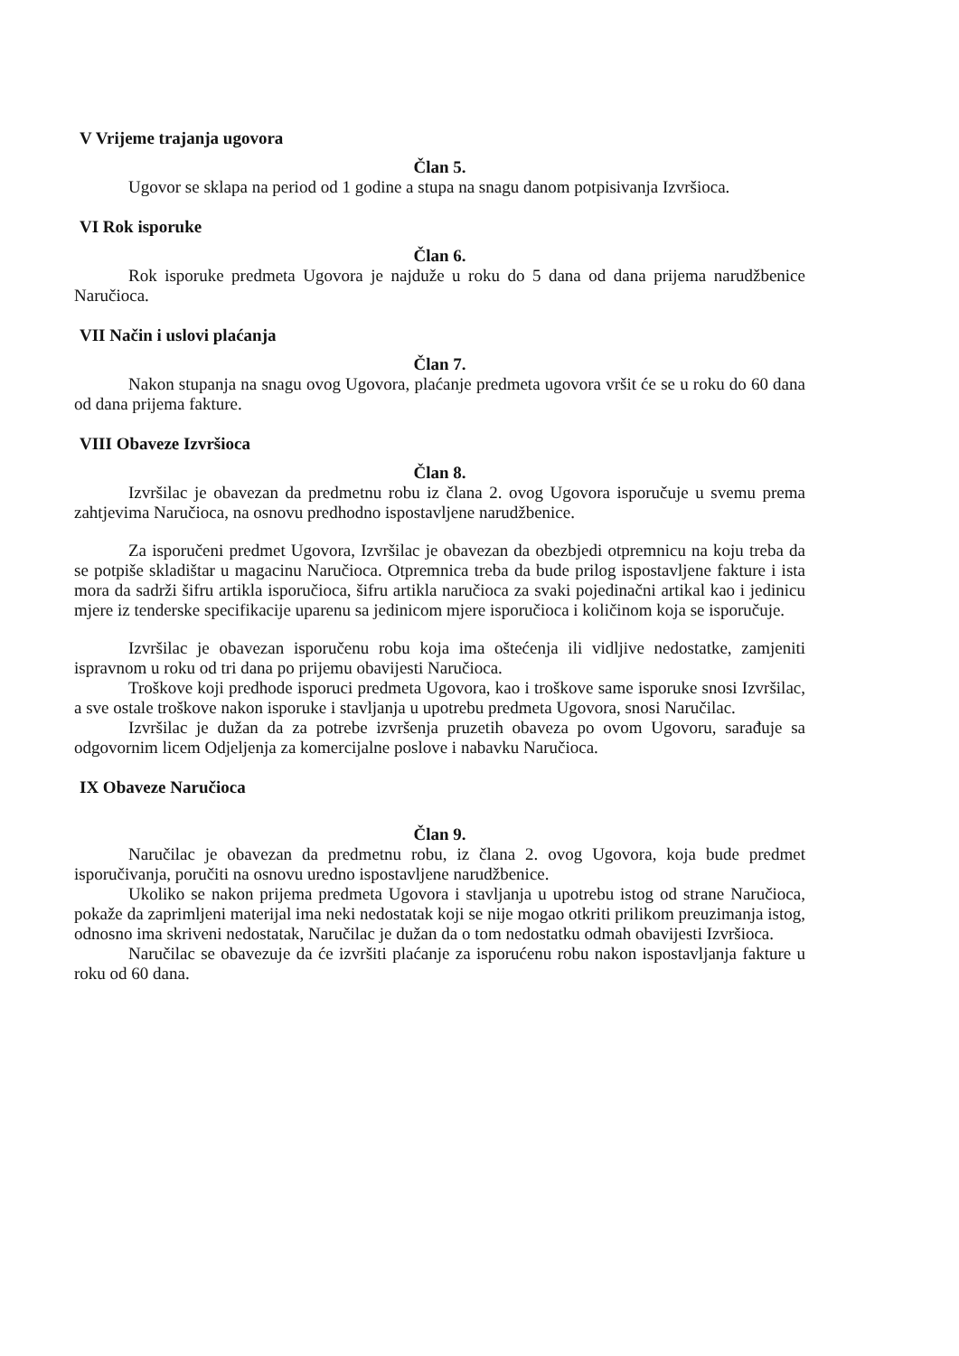V Vrijeme trajanja ugovora
Član 5.
Ugovor se sklapa na period od 1 godine a stupa na snagu danom potpisivanja Izvršioca.
VI Rok isporuke
Član 6.
Rok isporuke predmeta Ugovora je najduže u roku do 5 dana od dana prijema narudžbenice Naručioca.
VII Način i uslovi plaćanja
Član 7.
Nakon stupanja na snagu ovog Ugovora, plaćanje predmeta ugovora vršit će se u roku do 60 dana od dana prijema fakture.
VIII Obaveze Izvršioca
Član 8.
Izvršilac je obavezan da predmetnu robu iz člana 2. ovog Ugovora isporučuje u svemu prema zahtjevima Naručioca, na osnovu predhodno ispostavljene narudžbenice.
Za isporučeni predmet Ugovora, Izvršilac je obavezan da obezbjedi otpremnicu na koju treba da se potpiše skladištar u magacinu Naručioca. Otpremnica treba da bude prilog ispostavljene fakture i ista mora da sadrži šifru artikla isporučioca, šifru artikla naručioca za svaki pojedinačni artikal kao i jedinicu mjere iz tenderske specifikacije uparenu sa jedinicom mjere isporučioca i količinom koja se isporučuje.
Izvršilac je obavezan isporučenu robu koja ima oštećenja ili vidljive nedostatke, zamjeniti ispravnom u roku od tri dana po prijemu obavijesti Naručioca.
Troškove koji predhode isporuci predmeta Ugovora, kao i troškove same isporuke snosi Izvršilac, a sve ostale troškove nakon isporuke i stavljanja u upotrebu predmeta Ugovora, snosi Naručilac.
Izvršilac je dužan da za potrebe izvršenja pruzetih obaveza po ovom Ugovoru, sarađuje sa odgovornim licem Odjeljenja za komercijalne poslove i nabavku Naručioca.
IX Obaveze Naručioca
Član 9.
Naručilac je obavezan da predmetnu robu, iz člana 2. ovog Ugovora, koja bude predmet isporučivanja, poručiti na osnovu uredno ispostavljene narudžbenice.
Ukoliko se nakon prijema predmeta Ugovora i stavljanja u upotrebu istog od strane Naručioca, pokaže da zaprimljeni materijal ima neki nedostatak koji se nije mogao otkriti prilikom preuzimanja istog, odnosno ima skriveni nedostatak, Naručilac je dužan da o tom nedostatku odmah obavijesti Izvršioca.
Naručilac se obavezuje da će izvršiti plaćanje za isporućenu robu nakon ispostavljanja fakture u roku od 60 dana.